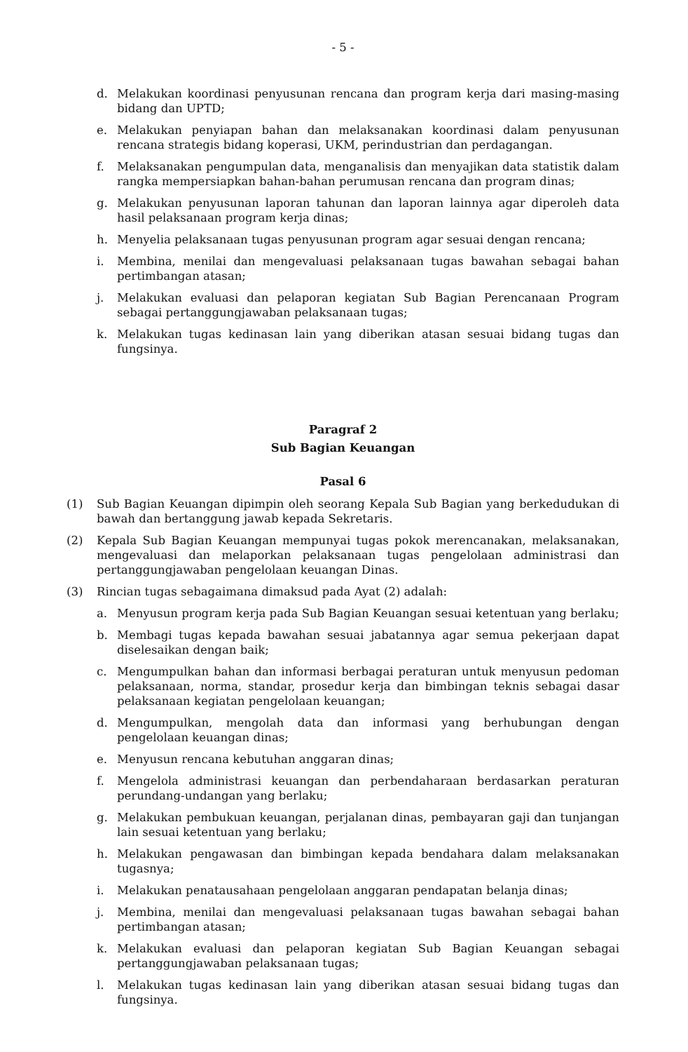- 5 -
d. Melakukan koordinasi penyusunan rencana dan program kerja dari masing-masing bidang dan UPTD;
e. Melakukan penyiapan bahan dan melaksanakan koordinasi dalam penyusunan rencana strategis bidang koperasi, UKM, perindustrian dan perdagangan.
f. Melaksanakan pengumpulan data, menganalisis dan menyajikan data statistik dalam rangka mempersiapkan bahan-bahan perumusan rencana dan program dinas;
g. Melakukan penyusunan laporan tahunan dan laporan lainnya agar diperoleh data hasil pelaksanaan program kerja dinas;
h. Menyelia pelaksanaan tugas penyusunan program agar sesuai dengan rencana;
i. Membina, menilai dan mengevaluasi pelaksanaan tugas bawahan sebagai bahan pertimbangan atasan;
j. Melakukan evaluasi dan pelaporan kegiatan Sub Bagian Perencanaan Program sebagai pertanggungjawaban pelaksanaan tugas;
k. Melakukan tugas kedinasan lain yang diberikan atasan sesuai bidang tugas dan fungsinya.
Paragraf 2
Sub Bagian Keuangan
Pasal 6
(1) Sub Bagian Keuangan dipimpin oleh seorang Kepala Sub Bagian yang berkedudukan di bawah dan bertanggung jawab kepada Sekretaris.
(2) Kepala Sub Bagian Keuangan mempunyai tugas pokok merencanakan, melaksanakan, mengevaluasi dan melaporkan pelaksanaan tugas pengelolaan administrasi dan pertanggungjawaban pengelolaan keuangan Dinas.
(3) Rincian tugas sebagaimana dimaksud pada Ayat (2) adalah:
a. Menyusun program kerja pada Sub Bagian Keuangan sesuai ketentuan yang berlaku;
b. Membagi tugas kepada bawahan sesuai jabatannya agar semua pekerjaan dapat diselesaikan dengan baik;
c. Mengumpulkan bahan dan informasi berbagai peraturan untuk menyusun pedoman pelaksanaan, norma, standar, prosedur kerja dan bimbingan teknis sebagai dasar pelaksanaan kegiatan pengelolaan keuangan;
d. Mengumpulkan, mengolah data dan informasi yang berhubungan dengan pengelolaan keuangan dinas;
e. Menyusun rencana kebutuhan anggaran dinas;
f. Mengelola administrasi keuangan dan perbendaharaan berdasarkan peraturan perundang-undangan yang berlaku;
g. Melakukan pembukuan keuangan, perjalanan dinas, pembayaran gaji dan tunjangan lain sesuai ketentuan yang berlaku;
h. Melakukan pengawasan dan bimbingan kepada bendahara dalam melaksanakan tugasnya;
i. Melakukan penatausahaan pengelolaan anggaran pendapatan belanja dinas;
j. Membina, menilai dan mengevaluasi pelaksanaan tugas bawahan sebagai bahan pertimbangan atasan;
k. Melakukan evaluasi dan pelaporan kegiatan Sub Bagian Keuangan sebagai pertanggungjawaban pelaksanaan tugas;
l. Melakukan tugas kedinasan lain yang diberikan atasan sesuai bidang tugas dan fungsinya.